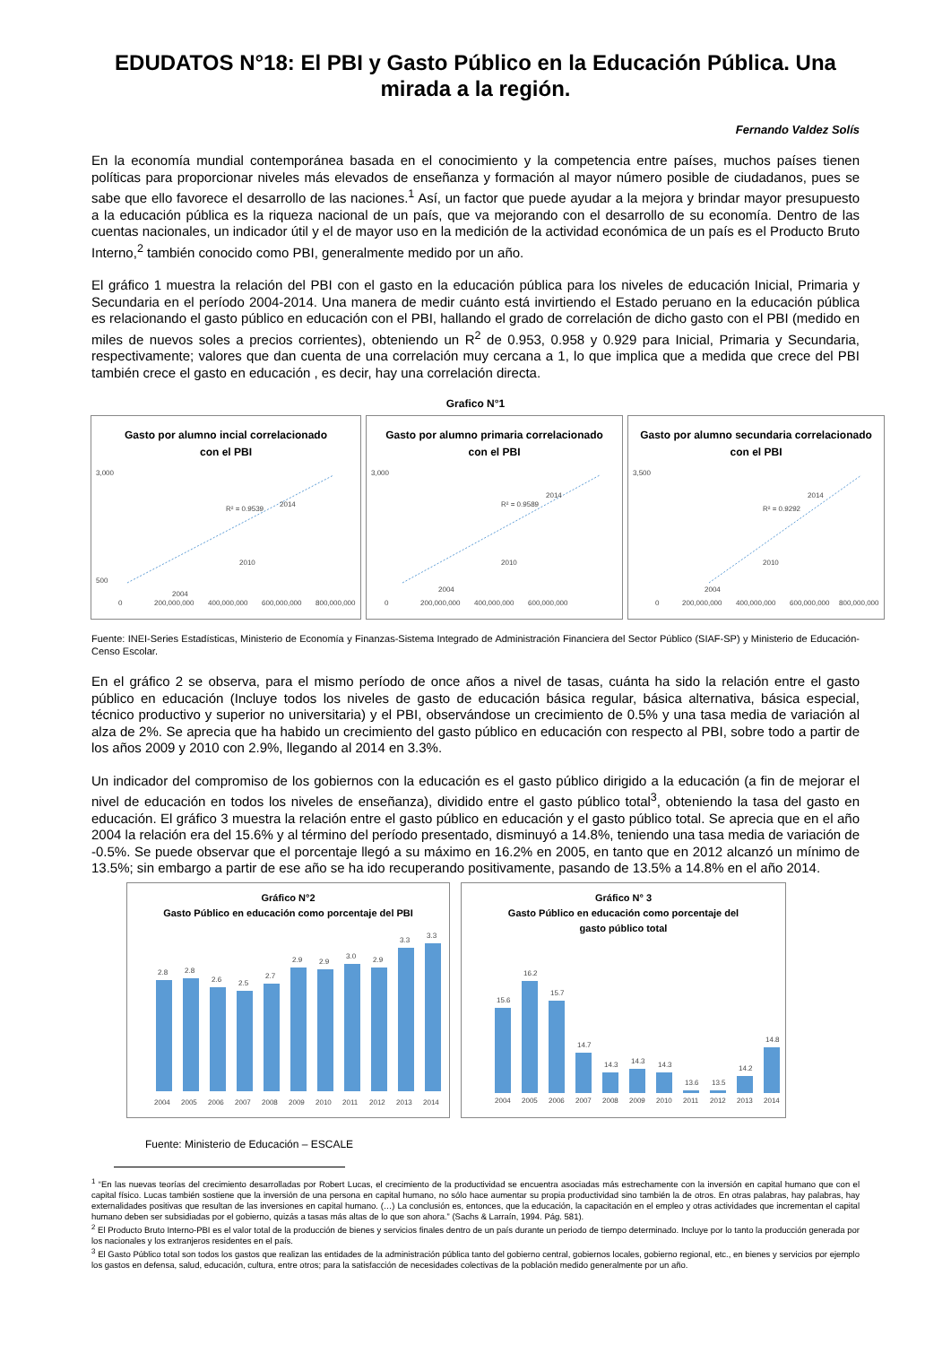EDUDATOS N°18: El PBI y Gasto Público en la Educación Pública. Una mirada a la región.
Fernando Valdez Solís
En la economía mundial contemporánea basada en el conocimiento y la competencia entre países, muchos países tienen políticas para proporcionar niveles más elevados de enseñanza y formación al mayor número posible de ciudadanos, pues se sabe que ello favorece el desarrollo de las naciones.<sup>1</sup> Así, un factor que puede ayudar a la mejora y brindar mayor presupuesto a la educación pública es la riqueza nacional de un país, que va mejorando con el desarrollo de su economía. Dentro de las cuentas nacionales, un indicador útil y el de mayor uso en la medición de la actividad económica de un país es el Producto Bruto Interno,<sup>2</sup> también conocido como PBI, generalmente medido por un año.
El gráfico 1 muestra la relación del PBI con el gasto en la educación pública para los niveles de educación Inicial, Primaria y Secundaria en el período 2004-2014. Una manera de medir cuánto está invirtiendo el Estado peruano en la educación pública es relacionando el gasto público en educación con el PBI, hallando el grado de correlación de dicho gasto con el PBI (medido en miles de nuevos soles a precios corrientes), obteniendo un R<sup>2</sup> de 0.953, 0.958 y 0.929 para Inicial, Primaria y Secundaria, respectivamente; valores que dan cuenta de una correlación muy cercana a 1, lo que implica que a medida que crece del PBI también crece el gasto en educación , es decir, hay una correlación directa.
Grafico N°1
Gasto por alumno incial correlacionado
con el PBI
3,000
500
0
200,000,000
400,000,000
600,000,000
800,000,000
R² = 0.9539
2014
2010
2004
Gasto por alumno primaria correlacionado
con el PBI
3,000
0
200,000,000
400,000,000
600,000,000
R² = 0.9589
2014
2010
2004
Gasto por alumno secundaria correlacionado
con el PBI
3,500
0
200,000,000
400,000,000
600,000,000
800,000,000
R² = 0.9292
2014
2010
2004
Fuente: INEI-Series Estadísticas, Ministerio de Economía y Finanzas-Sistema Integrado de Administración Financiera del Sector Público (SIAF-SP) y Ministerio de Educación-Censo Escolar.
En el gráfico 2 se observa, para el mismo período de once años a nivel de tasas, cuánta ha sido la relación entre el gasto público en educación (Incluye todos los niveles de gasto de educación básica regular, básica alternativa, básica especial, técnico productivo y superior no universitaria) y el PBI, observándose un crecimiento de 0.5% y una tasa media de variación al alza de 2%. Se aprecia que ha habido un crecimiento del gasto público en educación con respecto al PBI, sobre todo a partir de los años 2009 y 2010 con 2.9%, llegando al 2014 en 3.3%.
Un indicador del compromiso de los gobiernos con la educación es el gasto público dirigido a la educación (a fin de mejorar el nivel de educación en todos los niveles de enseñanza), dividido entre el gasto público total<sup>3</sup>, obteniendo la tasa del gasto en educación. El gráfico 3 muestra la relación entre el gasto público en educación y el gasto público total. Se aprecia que en el año 2004 la relación era del 15.6% y al término del período presentado, disminuyó a 14.8%, teniendo una tasa media de variación de -0.5%. Se puede observar que el porcentaje llegó a su máximo en 16.2% en 2005, en tanto que en 2012 alcanzó un mínimo de 13.5%; sin embargo a partir de ese año se ha ido recuperando positivamente, pasando de 13.5% a 14.8% en el año 2014.
Gráfico N°2
Gasto Público en educación como porcentaje del PBI
2.8
2.8
2.6
2.5
2.7
2.9
2.9
3.0
2.9
3.3
3.3
2004
2005
2006
2007
2008
2009
2010
2011
2012
2013
2014
Gráfico N° 3
Gasto Público en educación como porcentaje del
gasto público total
15.6
16.2
15.7
14.7
14.3
14.3
14.3
13.6
13.5
14.2
14.8
2004
2005
2006
2007
2008
2009
2010
2011
2012
2013
2014
Fuente: Ministerio de Educación – ESCALE
<sup>1</sup> “En las nuevas teorías del crecimiento desarrolladas por Robert Lucas, el crecimiento de la productividad se encuentra asociadas más estrechamente con la inversión en capital humano que con el capital físico. Lucas también sostiene que la inversión de una persona en capital humano, no sólo hace aumentar su propia productividad sino también la de otros. En otras palabras, hay palabras, hay externalidades positivas que resultan de las inversiones en capital humano. (…) La conclusión es, entonces, que la educación, la capacitación en el empleo y otras actividades que incrementan el capital humano deben ser subsidiadas por el gobierno, quizás a tasas más altas de lo que son ahora.” (Sachs & Larraín, 1994. Pág. 581).
<sup>2</sup> El Producto Bruto Interno-PBI es el valor total de la producción de bienes y servicios finales dentro de un país durante un periodo de tiempo determinado. Incluye por lo tanto la producción generada por los nacionales y los extranjeros residentes en el país.
<sup>3</sup> El Gasto Público total son todos los gastos que realizan las entidades de la administración pública tanto del gobierno central, gobiernos locales, gobierno regional, etc., en bienes y servicios por ejemplo los gastos en defensa, salud, educación, cultura, entre otros; para la satisfacción de necesidades colectivas de la población medido generalmente por un año.